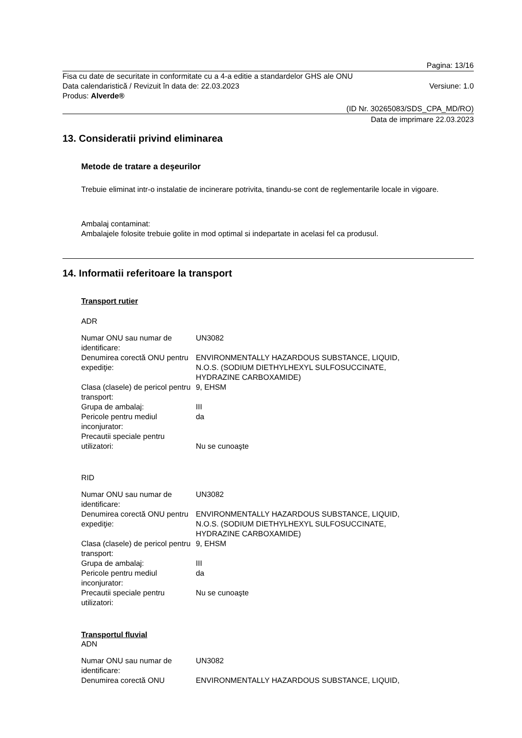Pagina: 13/16
Fisa cu date de securitate in conformitate cu a 4-a editie a standardelor GHS ale ONU
Data calendaristică / Revizuit în data de: 22.03.2023 Versiune: 1.0
Produs: Alverde®
(ID Nr. 30265083/SDS_CPA_MD/RO)
Data de imprimare 22.03.2023
13. Consideratii privind eliminarea
Metode de tratare a deşeurilor
Trebuie eliminat intr-o instalatie de incinerare potrivita, tinandu-se cont de reglementarile locale in vigoare.
Ambalaj contaminat:
Ambalajele folosite trebuie golite in mod optimal si indepartate in acelasi fel ca produsul.
14. Informatii referitoare la transport
Transport rutier
ADR
| Numar ONU sau numar de identificare: | UN3082 |
| Denumirea corectă ONU pentru expediţie: | ENVIRONMENTALLY HAZARDOUS SUBSTANCE, LIQUID, N.O.S. (SODIUM DIETHYLHEXYL SULFOSUCCINATE, HYDRAZINE CARBOXAMIDE) |
| Clasa (clasele) de pericol pentru transport: | 9, EHSM |
| Grupa de ambalaj: | III |
| Pericole pentru mediul inconjurator: | da |
| Precautii speciale pentru utilizatori: | Nu se cunoaşte |
RID
| Numar ONU sau numar de identificare: | UN3082 |
| Denumirea corectă ONU pentru expediţie: | ENVIRONMENTALLY HAZARDOUS SUBSTANCE, LIQUID, N.O.S. (SODIUM DIETHYLHEXYL SULFOSUCCINATE, HYDRAZINE CARBOXAMIDE) |
| Clasa (clasele) de pericol pentru transport: | 9, EHSM |
| Grupa de ambalaj: | III |
| Pericole pentru mediul inconjurator: | da |
| Precautii speciale pentru utilizatori: | Nu se cunoaşte |
Transportul fluvial
ADN
| Numar ONU sau numar de identificare: | UN3082 |
| Denumirea corectă ONU | ENVIRONMENTALLY HAZARDOUS SUBSTANCE, LIQUID, |